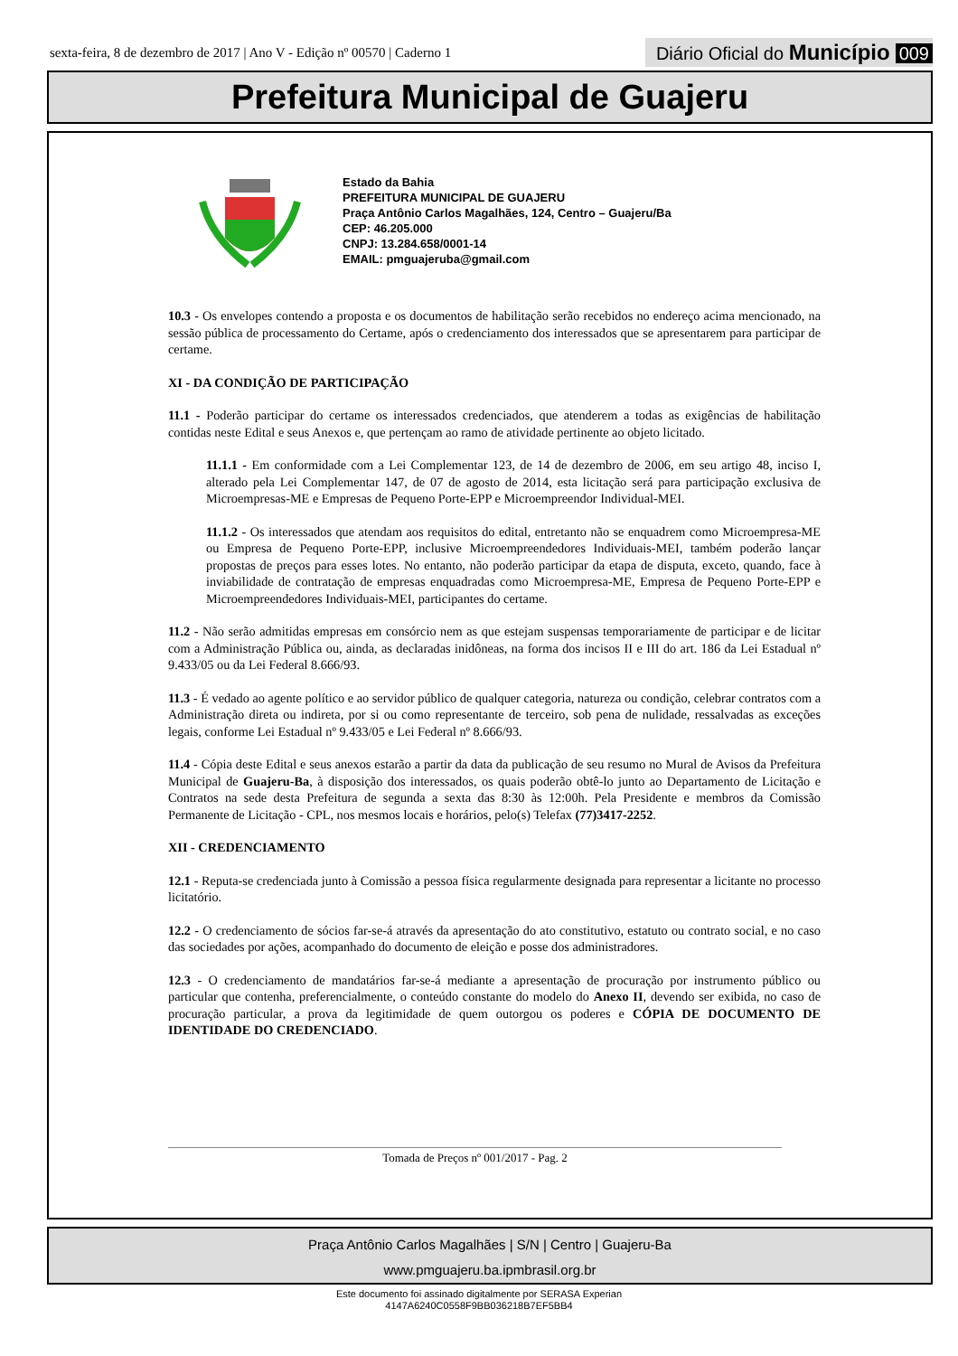sexta-feira, 8 de dezembro de 2017 | Ano V - Edição nº 00570 | Caderno 1 Diário Oficial do Município 009
Prefeitura Municipal de Guajeru
Estado da Bahia
PREFEITURA MUNICIPAL DE GUAJERU
Praça Antônio Carlos Magalhães, 124, Centro – Guajeru/Ba
CEP: 46.205.000
CNPJ: 13.284.658/0001-14
EMAIL: pmguajeruba@gmail.com
10.3 - Os envelopes contendo a proposta e os documentos de habilitação serão recebidos no endereço acima mencionado, na sessão pública de processamento do Certame, após o credenciamento dos interessados que se apresentarem para participar de certame.
XI - DA CONDIÇÃO DE PARTICIPAÇÃO
11.1 - Poderão participar do certame os interessados credenciados, que atenderem a todas as exigências de habilitação contidas neste Edital e seus Anexos e, que pertençam ao ramo de atividade pertinente ao objeto licitado.
11.1.1 - Em conformidade com a Lei Complementar 123, de 14 de dezembro de 2006, em seu artigo 48, inciso I, alterado pela Lei Complementar 147, de 07 de agosto de 2014, esta licitação será para participação exclusiva de Microempresas-ME e Empresas de Pequeno Porte-EPP e Microempreendor Individual-MEI.
11.1.2 - Os interessados que atendam aos requisitos do edital, entretanto não se enquadrem como Microempresa-ME ou Empresa de Pequeno Porte-EPP, inclusive Microempreendedores Individuais-MEI, também poderão lançar propostas de preços para esses lotes. No entanto, não poderão participar da etapa de disputa, exceto, quando, face à inviabilidade de contratação de empresas enquadradas como Microempresa-ME, Empresa de Pequeno Porte-EPP e Microempreendedores Individuais-MEI, participantes do certame.
11.2 - Não serão admitidas empresas em consórcio nem as que estejam suspensas temporariamente de participar e de licitar com a Administração Pública ou, ainda, as declaradas inidôneas, na forma dos incisos II e III do art. 186 da Lei Estadual nº 9.433/05 ou da Lei Federal 8.666/93.
11.3 - É vedado ao agente político e ao servidor público de qualquer categoria, natureza ou condição, celebrar contratos com a Administração direta ou indireta, por si ou como representante de terceiro, sob pena de nulidade, ressalvadas as exceções legais, conforme Lei Estadual nº 9.433/05 e Lei Federal nº 8.666/93.
11.4 - Cópia deste Edital e seus anexos estarão a partir da data da publicação de seu resumo no Mural de Avisos da Prefeitura Municipal de Guajeru-Ba, à disposição dos interessados, os quais poderão obtê-lo junto ao Departamento de Licitação e Contratos na sede desta Prefeitura de segunda a sexta das 8:30 às 12:00h. Pela Presidente e membros da Comissão Permanente de Licitação - CPL, nos mesmos locais e horários, pelo(s) Telefax (77)3417-2252.
XII - CREDENCIAMENTO
12.1 - Reputa-se credenciada junto à Comissão a pessoa física regularmente designada para representar a licitante no processo licitatório.
12.2 - O credenciamento de sócios far-se-á através da apresentação do ato constitutivo, estatuto ou contrato social, e no caso das sociedades por ações, acompanhado do documento de eleição e posse dos administradores.
12.3 - O credenciamento de mandatários far-se-á mediante a apresentação de procuração por instrumento público ou particular que contenha, preferencialmente, o conteúdo constante do modelo do Anexo II, devendo ser exibida, no caso de procuração particular, a prova da legitimidade de quem outorgou os poderes e CÓPIA DE DOCUMENTO DE IDENTIDADE DO CREDENCIADO.
Tomada de Preços nº 001/2017 - Pag. 2
Praça Antônio Carlos Magalhães | S/N | Centro | Guajeru-Ba
www.pmguajeru.ba.ipmbrasil.org.br
Este documento foi assinado digitalmente por SERASA Experian
4147A6240C0558F9BB036218B7EF5BB4